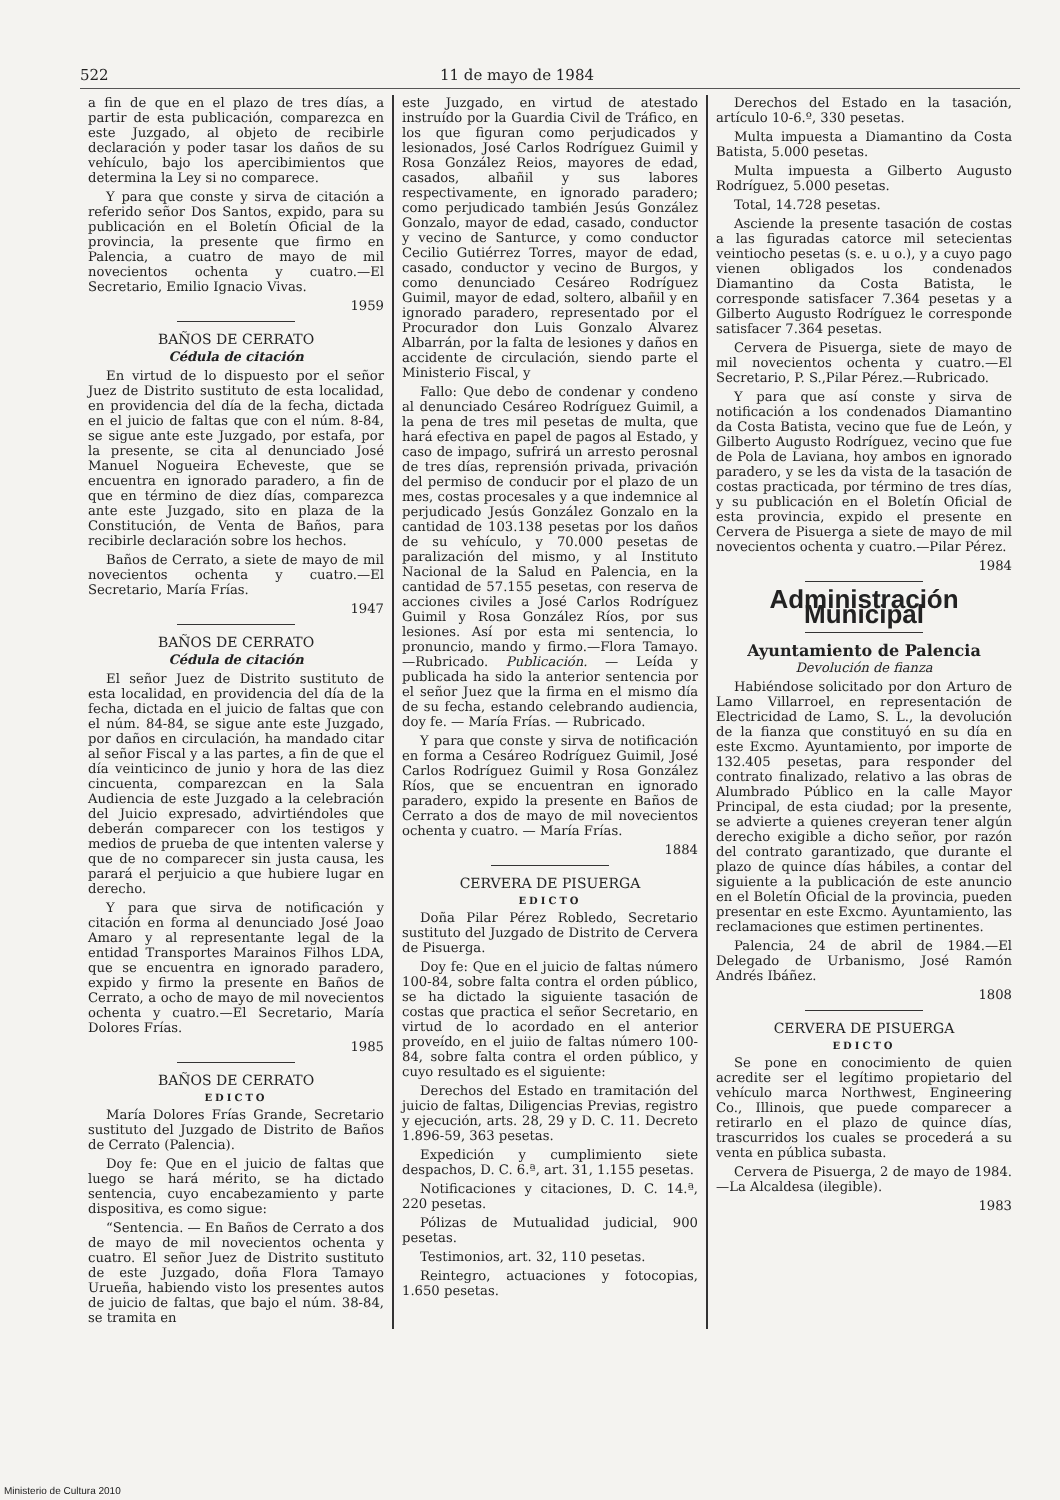522 11 de mayo de 1984
a fin de que en el plazo de tres días, a partir de esta publicación, comparezca en este Juzgado, al objeto de recibirle declaración y poder tasar los daños de su vehículo, bajo los apercibimientos que determina la Ley si no comparece.
Y para que conste y sirva de citación a referido señor Dos Santos, expido, para su publicación en el Boletín Oficial de la provincia, la presente que firmo en Palencia, a cuatro de mayo de mil novecientos ochenta y cuatro.—El Secretario, Emilio Ignacio Vivas.
1959
BAÑOS DE CERRATO
Cédula de citación
En virtud de lo dispuesto por el señor Juez de Distrito sustituto de esta localidad, en providencia del día de la fecha, dictada en el juicio de faltas que con el núm. 8-84, se sigue ante este Juzgado, por estafa, por la presente, se cita al denunciado José Manuel Nogueira Echeveste, que se encuentra en ignorado paradero, a fin de que en término de diez días, comparezca ante este Juzgado, sito en plaza de la Constitución, de Venta de Baños, para recibirle declaración sobre los hechos.
Baños de Cerrato, a siete de mayo de mil novecientos ochenta y cuatro.—El Secretario, María Frías.
1947
BAÑOS DE CERRATO
Cédula de citación
El señor Juez de Distrito sustituto de esta localidad, en providencia del día de la fecha, dictada en el juicio de faltas que con el núm. 84-84, se sigue ante este Juzgado, por daños en circulación, ha mandado citar al señor Fiscal y a las partes, a fin de que el día veinticinco de junio y hora de las diez cincuenta, comparezcan en la Sala Audiencia de este Juzgado a la celebración del Juicio expresado, advirtiéndoles que deberán comparecer con los testigos y medios de prueba de que intenten valerse y que de no comparecer sin justa causa, les parará el perjuicio a que hubiere lugar en derecho.
Y para que sirva de notificación y citación en forma al denunciado José Joao Amaro y al representante legal de la entidad Transportes Marainos Filhos LDA, que se encuentra en ignorado paradero, expido y firmo la presente en Baños de Cerrato, a ocho de mayo de mil novecientos ochenta y cuatro.—El Secretario, María Dolores Frías.
1985
BAÑOS DE CERRATO
EDICTO
María Dolores Frías Grande, Secretario sustituto del Juzgado de Distrito de Baños de Cerrato (Palencia).
Doy fe: Que en el juicio de faltas que luego se hará mérito, se ha dictado sentencia, cuyo encabezamiento y parte dispositiva, es como sigue:
“Sentencia. — En Baños de Cerrato a dos de mayo de mil novecientos ochenta y cuatro. El señor Juez de Distrito sustituto de este Juzgado, doña Flora Tamayo Urueña, habiendo visto los presentes autos de juicio de faltas, que bajo el núm. 38-84, se tramita en
este Juzgado, en virtud de atestado instruído por la Guardia Civil de Tráfico, en los que figuran como perjudicados y lesionados, José Carlos Rodríguez Guimil y Rosa González Reios, mayores de edad, casados, albañil y sus labores respectivamente, en ignorado paradero; como perjudicado también Jesús González Gonzalo, mayor de edad, casado, conductor y vecino de Santurce, y como conductor Cecilio Gutiérrez Torres, mayor de edad, casado, conductor y vecino de Burgos, y como denunciado Cesáreo Rodríguez Guimil, mayor de edad, soltero, albañil y en ignorado paradero, representado por el Procurador don Luis Gonzalo Alvarez Albarrán, por la falta de lesiones y daños en accidente de circulación, siendo parte el Ministerio Fiscal, y
Fallo: Que debo de condenar y condeno al denunciado Cesáreo Rodríguez Guimil, a la pena de tres mil pesetas de multa, que hará efectiva en papel de pagos al Estado, y caso de impago, sufrirá un arresto perosnal de tres días, reprensión privada, privación del permiso de conducir por el plazo de un mes, costas procesales y a que indemnice al perjudicado Jesús González Gonzalo en la cantidad de 103.138 pesetas por los daños de su vehículo, y 70.000 pesetas de paralización del mismo, y al Instituto Nacional de la Salud en Palencia, en la cantidad de 57.155 pesetas, con reserva de acciones civiles a José Carlos Rodríguez Guimil y Rosa González Ríos, por sus lesiones. Así por esta mi sentencia, lo pronuncio, mando y firmo.—Flora Tamayo.—Rubricado. Publicación. — Leída y publicada ha sido la anterior sentencia por el señor Juez que la firma en el mismo día de su fecha, estando celebrando audiencia, doy fe. — María Frías. — Rubricado.
Y para que conste y sirva de notificación en forma a Cesáreo Rodríguez Guimil, José Carlos Rodríguez Guimil y Rosa González Ríos, que se encuentran en ignorado paradero, expido la presente en Baños de Cerrato a dos de mayo de mil novecientos ochenta y cuatro. — María Frías.
1884
CERVERA DE PISUERGA
EDICTO
Doña Pilar Pérez Robledo, Secretario sustituto del Juzgado de Distrito de Cervera de Pisuerga.
Doy fe: Que en el juicio de faltas número 100-84, sobre falta contra el orden público, se ha dictado la siguiente tasación de costas que practica el señor Secretario, en virtud de lo acordado en el anterior proveído, en el juiio de faltas número 100-84, sobre falta contra el orden público, y cuyo resultado es el siguiente:
Derechos del Estado en tramitación del juicio de faltas, Diligencias Previas, registro y ejecución, arts. 28, 29 y D. C. 11. Decreto 1.896-59, 363 pesetas.
Expedición y cumplimiento siete despachos, D. C. 6.ª, art. 31, 1.155 pesetas.
Notificaciones y citaciones, D. C. 14.ª, 220 pesetas.
Pólizas de Mutualidad judicial, 900 pesetas.
Testimonios, art. 32, 110 pesetas.
Reintegro, actuaciones y fotocopias, 1.650 pesetas.
Derechos del Estado en la tasación, artículo 10-6.º, 330 pesetas.
Multa impuesta a Diamantino da Costa Batista, 5.000 pesetas.
Multa impuesta a Gilberto Augusto Rodríguez, 5.000 pesetas.
Total, 14.728 pesetas.
Asciende la presente tasación de costas a las figuradas catorce mil setecientas veintiocho pesetas (s. e. u o.), y a cuyo pago vienen obligados los condenados Diamantino da Costa Batista, le corresponde satisfacer 7.364 pesetas y a Gilberto Augusto Rodríguez le corresponde satisfacer 7.364 pesetas.
Cervera de Pisuerga, siete de mayo de mil novecientos ochenta y cuatro.—El Secretario, P. S.,Pilar Pérez.—Rubricado.
Y para que así conste y sirva de notificación a los condenados Diamantino da Costa Batista, vecino que fue de León, y Gilberto Augusto Rodríguez, vecino que fue de Pola de Laviana, hoy ambos en ignorado paradero, y se les da vista de la tasación de costas practicada, por término de tres días, y su publicación en el Boletín Oficial de esta provincia, expido el presente en Cervera de Pisuerga a siete de mayo de mil novecientos ochenta y cuatro.—Pilar Pérez.
1984
Administración Municipal
Ayuntamiento de Palencia
Devolución de fianza
Habiéndose solicitado por don Arturo de Lamo Villarroel, en representación de Electricidad de Lamo, S. L., la devolución de la fianza que constituyó en su día en este Excmo. Ayuntamiento, por importe de 132.405 pesetas, para responder del contrato finalizado, relativo a las obras de Alumbrado Público en la calle Mayor Principal, de esta ciudad; por la presente, se advierte a quienes creyeran tener algún derecho exigible a dicho señor, por razón del contrato garantizado, que durante el plazo de quince días hábiles, a contar del siguiente a la publicación de este anuncio en el Boletín Oficial de la provincia, pueden presentar en este Excmo. Ayuntamiento, las reclamaciones que estimen pertinentes.
Palencia, 24 de abril de 1984.—El Delegado de Urbanismo, José Ramón Andrés Ibáñez.
1808
CERVERA DE PISUERGA
EDICTO
Se pone en conocimiento de quien acredite ser el legítimo propietario del vehículo marca Northwest, Engineering Co., Illinois, que puede comparecer a retirarlo en el plazo de quince días, trascurridos los cuales se procederá a su venta en pública subasta.
Cervera de Pisuerga, 2 de mayo de 1984.—La Alcaldesa (ilegible).
1983
Ministerio de Cultura 2010